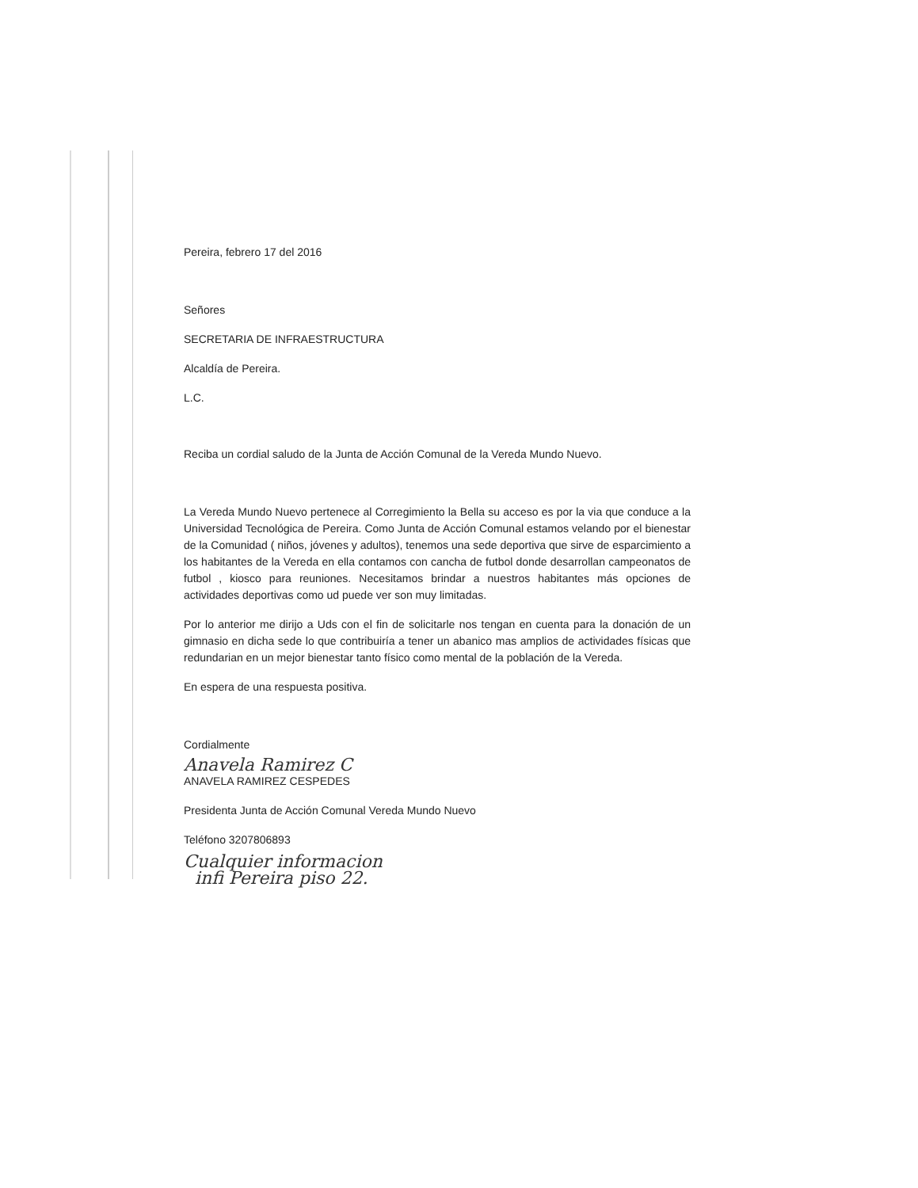Pereira, febrero 17 del 2016
Señores
SECRETARIA DE INFRAESTRUCTURA
Alcaldía de Pereira.
L.C.
Reciba un cordial saludo de la Junta de Acción Comunal de la Vereda Mundo Nuevo.
La Vereda Mundo Nuevo pertenece al Corregimiento la Bella su acceso es por la via que conduce a la Universidad Tecnológica de Pereira. Como Junta de Acción Comunal estamos velando por el bienestar de la Comunidad ( niños, jóvenes y adultos), tenemos una sede deportiva que sirve de esparcimiento a los habitantes de la Vereda en ella contamos con cancha de futbol donde desarrollan campeonatos de futbol , kiosco para reuniones. Necesitamos brindar a nuestros habitantes más opciones de actividades deportivas como ud puede ver son muy limitadas.
Por lo anterior me dirijo a Uds con el fin de solicitarle nos tengan en cuenta para la donación de un gimnasio en dicha sede lo que contribuiría a tener un abanico mas amplios de actividades físicas que redundarian en un mejor bienestar tanto físico como mental de la población de la Vereda.
En espera de una respuesta positiva.
Cordialmente
Anavela Ramirez C
ANAVELA RAMIREZ CESPEDES
Presidenta Junta de Acción Comunal Vereda Mundo Nuevo
Teléfono 3207806893
Cualquier informacion
infi Pereira piso 22.